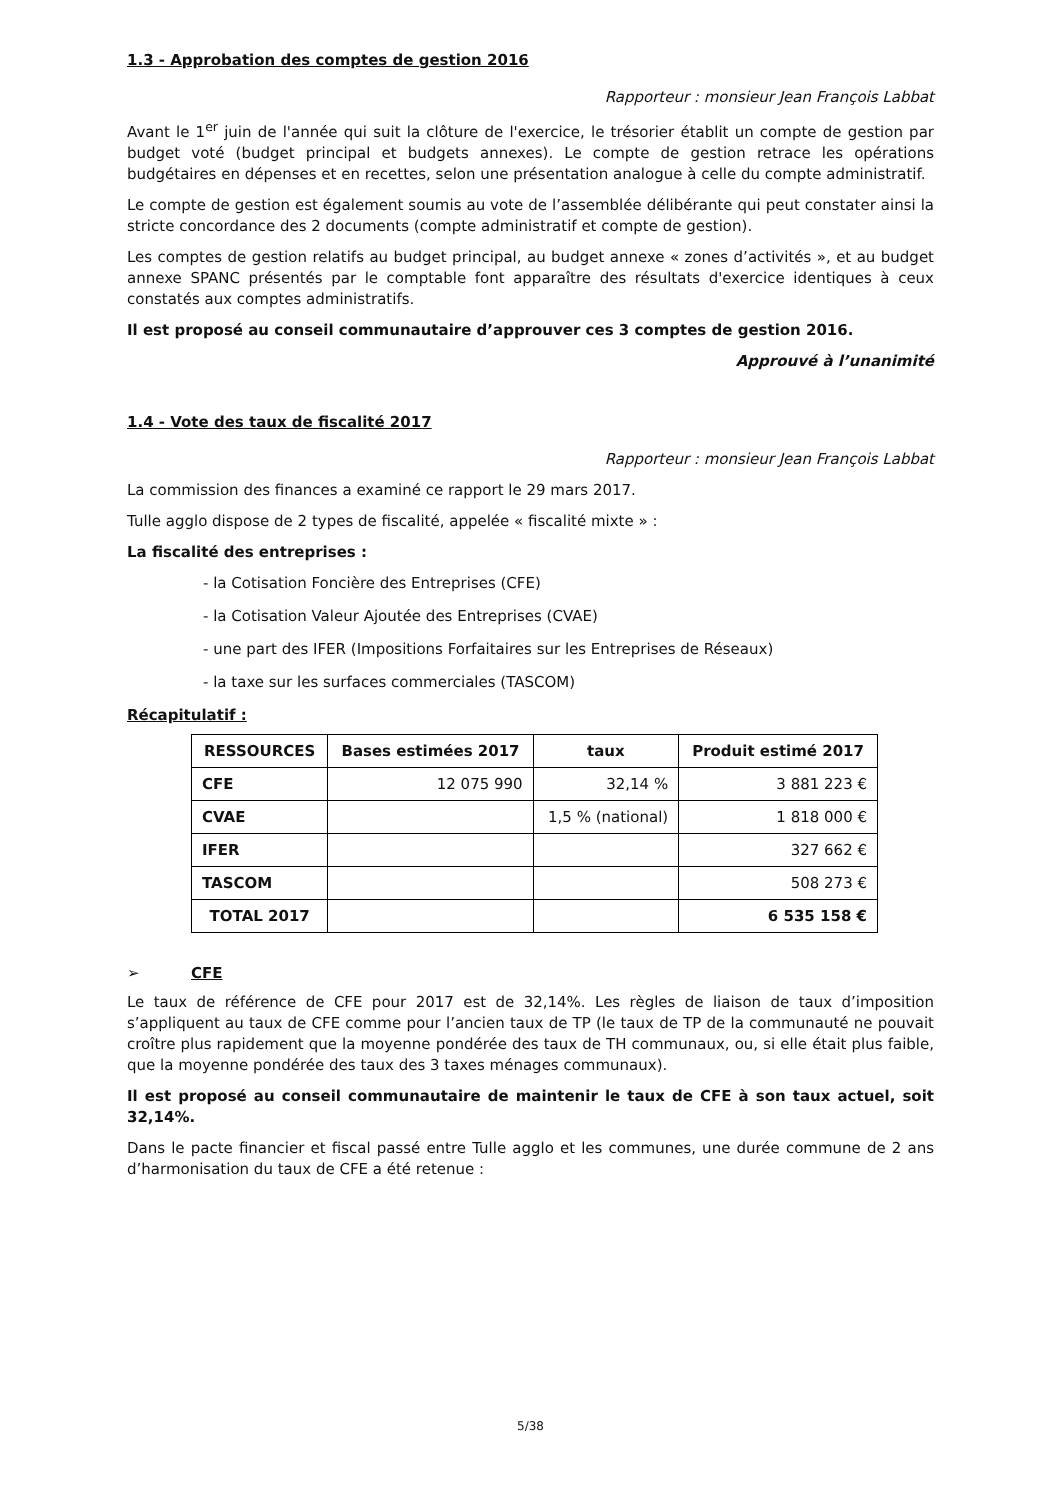1.3 - Approbation des comptes de gestion 2016
Rapporteur : monsieur Jean François Labbat
Avant le 1<sup>er</sup> juin de l'année qui suit la clôture de l'exercice, le trésorier établit un compte de gestion par budget voté (budget principal et budgets annexes). Le compte de gestion retrace les opérations budgétaires en dépenses et en recettes, selon une présentation analogue à celle du compte administratif.
Le compte de gestion est également soumis au vote de l’assemblée délibérante qui peut constater ainsi la stricte concordance des 2 documents (compte administratif et compte de gestion).
Les comptes de gestion relatifs au budget principal, au budget annexe « zones d’activités », et au budget annexe SPANC présentés par le comptable font apparaître des résultats d'exercice identiques à ceux constatés aux comptes administratifs.
Il est proposé au conseil communautaire d’approuver ces 3 comptes de gestion 2016.
Approuvé à l’unanimité
1.4 - Vote des taux de fiscalité 2017
Rapporteur : monsieur Jean François Labbat
La commission des finances a examiné ce rapport le 29 mars 2017.
Tulle agglo dispose de 2 types de fiscalité, appelée « fiscalité mixte » :
La fiscalité des entreprises :
- la Cotisation Foncière des Entreprises (CFE)
- la Cotisation Valeur Ajoutée des Entreprises (CVAE)
- une part des IFER (Impositions Forfaitaires sur les Entreprises de Réseaux)
- la taxe sur les surfaces commerciales (TASCOM)
Récapitulatif :
| RESSOURCES | Bases estimées 2017 | taux | Produit estimé 2017 |
| --- | --- | --- | --- |
| CFE | 12 075 990 | 32,14 % | 3 881 223 € |
| CVAE | | 1,5 % (national) | 1 818 000 € |
| IFER | | | 327 662 € |
| TASCOM | | | 508 273 € |
| TOTAL 2017 | | | 6 535 158 € |
➢ CFE
Le taux de référence de CFE pour 2017 est de 32,14%. Les règles de liaison de taux d’imposition s’appliquent au taux de CFE comme pour l’ancien taux de TP (le taux de TP de la communauté ne pouvait croître plus rapidement que la moyenne pondérée des taux de TH communaux, ou, si elle était plus faible, que la moyenne pondérée des taux des 3 taxes ménages communaux).
Il est proposé au conseil communautaire de maintenir le taux de CFE à son taux actuel, soit 32,14%.
Dans le pacte financier et fiscal passé entre Tulle agglo et les communes, une durée commune de 2 ans d’harmonisation du taux de CFE a été retenue :
5/38